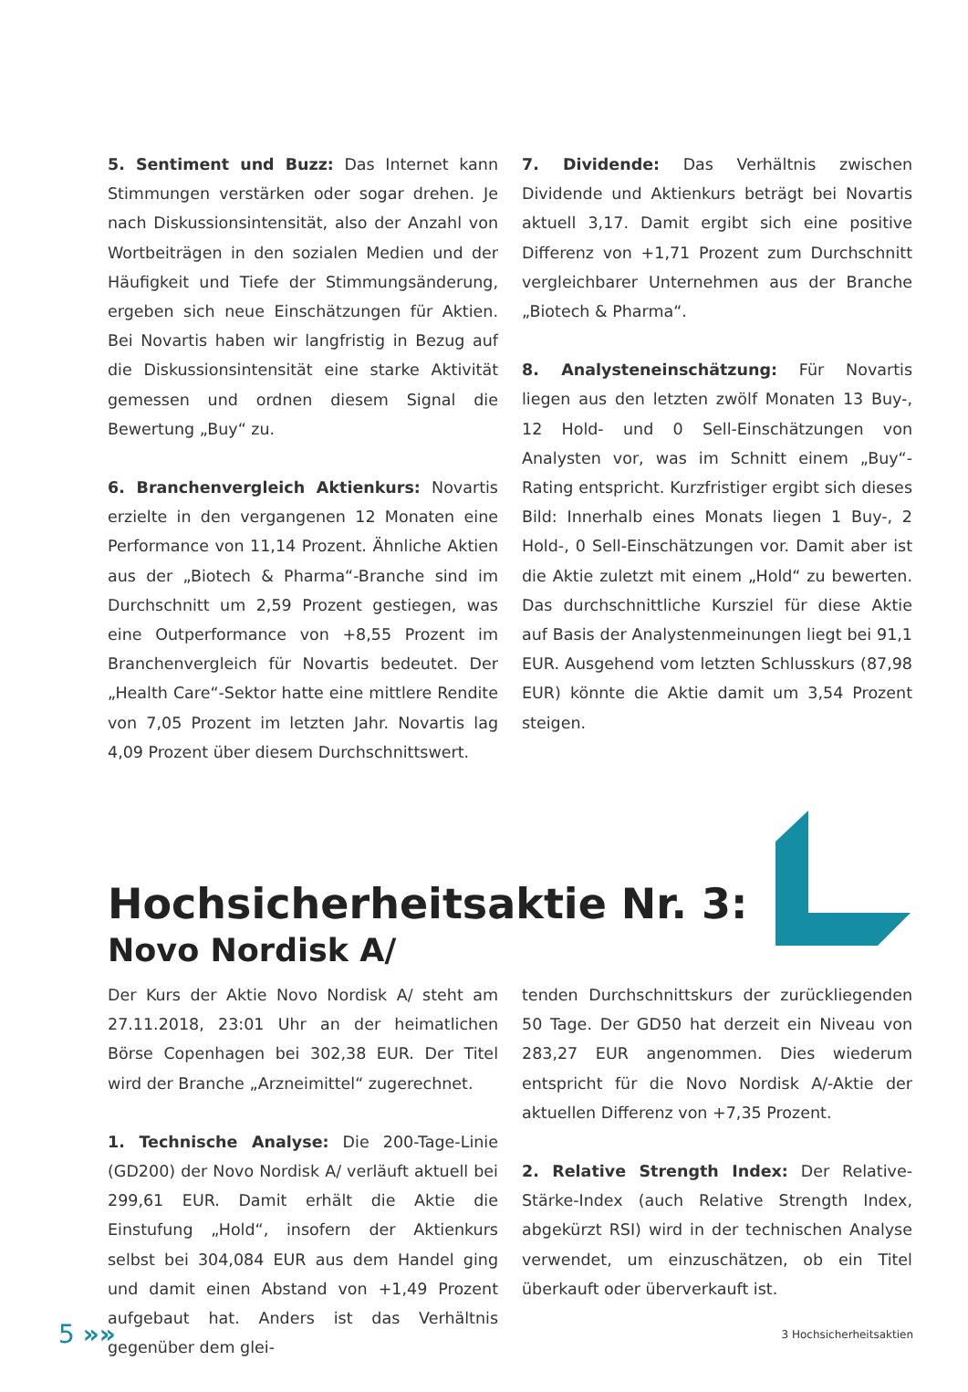5. Sentiment und Buzz: Das Internet kann Stimmungen verstärken oder sogar drehen. Je nach Diskussionsintensität, also der Anzahl von Wortbeiträgen in den sozialen Medien und der Häufigkeit und Tiefe der Stimmungsänderung, ergeben sich neue Einschätzungen für Aktien. Bei Novartis haben wir langfristig in Bezug auf die Diskussionsintensität eine starke Aktivität gemessen und ordnen diesem Signal die Bewertung „Buy“ zu.
6. Branchenvergleich Aktienkurs: Novartis erzielte in den vergangenen 12 Monaten eine Performance von 11,14 Prozent. Ähnliche Aktien aus der „Biotech & Pharma“-Branche sind im Durchschnitt um 2,59 Prozent gestiegen, was eine Outperformance von +8,55 Prozent im Branchenvergleich für Novartis bedeutet. Der „Health Care“-Sektor hatte eine mittlere Rendite von 7,05 Prozent im letzten Jahr. Novartis lag 4,09 Prozent über diesem Durchschnittswert.
7. Dividende: Das Verhältnis zwischen Dividende und Aktienkurs beträgt bei Novartis aktuell 3,17. Damit ergibt sich eine positive Differenz von +1,71 Prozent zum Durchschnitt vergleichbarer Unternehmen aus der Branche „Biotech & Pharma“.
8. Analysteneinschätzung: Für Novartis liegen aus den letzten zwölf Monaten 13 Buy-, 12 Hold- und 0 Sell-Einschätzungen von Analysten vor, was im Schnitt einem „Buy“-Rating entspricht. Kurzfristiger ergibt sich dieses Bild: Innerhalb eines Monats liegen 1 Buy-, 2 Hold-, 0 Sell-Einschätzungen vor. Damit aber ist die Aktie zuletzt mit einem „Hold“ zu bewerten. Das durchschnittliche Kursziel für diese Aktie auf Basis der Analystenmeinungen liegt bei 91,1 EUR. Ausgehend vom letzten Schlusskurs (87,98 EUR) könnte die Aktie damit um 3,54 Prozent steigen.
Hochsicherheitsaktie Nr. 3:
Novo Nordisk A/
Der Kurs der Aktie Novo Nordisk A/ steht am 27.11.2018, 23:01 Uhr an der heimatlichen Börse Copenhagen bei 302,38 EUR. Der Titel wird der Branche „Arzneimittel“ zugerechnet.
1. Technische Analyse: Die 200-Tage-Linie (GD200) der Novo Nordisk A/ verläuft aktuell bei 299,61 EUR. Damit erhält die Aktie die Einstufung „Hold“, insofern der Aktienkurs selbst bei 304,084 EUR aus dem Handel ging und damit einen Abstand von +1,49 Prozent aufgebaut hat. Anders ist das Verhältnis gegenüber dem glei-
tenden Durchschnittskurs der zurückliegenden 50 Tage. Der GD50 hat derzeit ein Niveau von 283,27 EUR angenommen. Dies wiederum entspricht für die Novo Nordisk A/-Aktie der aktuellen Differenz von +7,35 Prozent.
2. Relative Strength Index: Der Relative-Stärke-Index (auch Relative Strength Index, abgekürzt RSI) wird in der technischen Analyse verwendet, um einzuschätzen, ob ein Titel überkauft oder überverkauft ist.
5 »» 3 Hochsicherheitsaktien